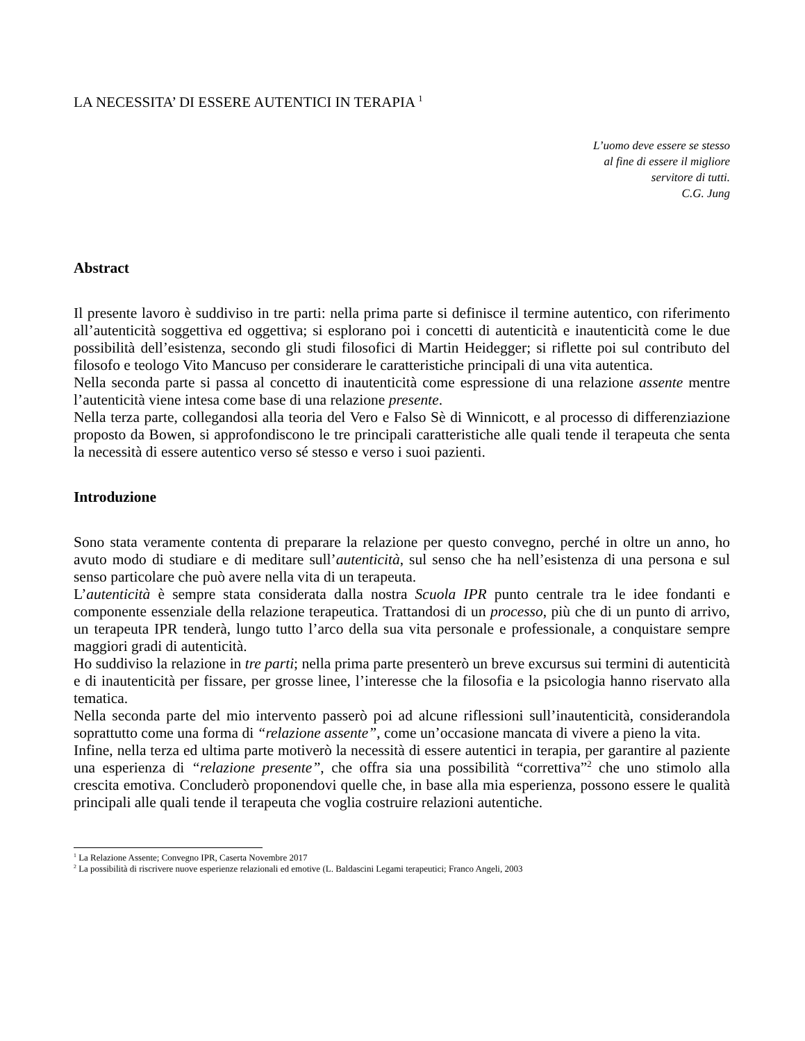LA NECESSITA’ DI ESSERE AUTENTICI IN TERAPIA <sup>1</sup>
L’uomo deve essere se stesso
al fine di essere il migliore
servitore di tutti.
C.G. Jung
Abstract
Il presente lavoro è suddiviso in tre parti: nella prima parte si definisce il termine autentico, con riferimento all’autenticità soggettiva ed oggettiva; si esplorano poi i concetti di autenticità e inautenticità come le due possibilità dell’esistenza, secondo gli studi filosofici di Martin Heidegger; si riflette poi sul contributo del filosofo e teologo Vito Mancuso per considerare le caratteristiche principali di una vita autentica.
Nella seconda parte si passa al concetto di inautenticità come espressione di una relazione assente mentre l’autenticità viene intesa come base di una relazione presente.
Nella terza parte, collegandosi alla teoria del Vero e Falso Sè di Winnicott, e al processo di differenziazione proposto da Bowen, si approfondiscono le tre principali caratteristiche alle quali tende il terapeuta che senta la necessità di essere autentico verso sé stesso e verso i suoi pazienti.
Introduzione
Sono stata veramente contenta di preparare la relazione per questo convegno, perché in oltre un anno, ho avuto modo di studiare e di meditare sull’autenticità, sul senso che ha nell’esistenza di una persona e sul senso particolare che può avere nella vita di un terapeuta.
L’autenticità è sempre stata considerata dalla nostra Scuola IPR punto centrale tra le idee fondanti e componente essenziale della relazione terapeutica. Trattandosi di un processo, più che di un punto di arrivo, un terapeuta IPR tenderà, lungo tutto l’arco della sua vita personale e professionale, a conquistare sempre maggiori gradi di autenticità.
Ho suddiviso la relazione in tre parti; nella prima parte presenterò un breve excursus sui termini di autenticità e di inautenticità per fissare, per grosse linee, l’interesse che la filosofia e la psicologia hanno riservato alla tematica.
Nella seconda parte del mio intervento passerò poi ad alcune riflessioni sull’inautenticità, considerandola soprattutto come una forma di “relazione assente”, come un’occasione mancata di vivere a pieno la vita.
Infine, nella terza ed ultima parte motiverò la necessità di essere autentici in terapia, per garantire al paziente una esperienza di “relazione presente”, che offra sia una possibilità “correttiva”<sup>2</sup> che uno stimolo alla crescita emotiva. Concluderò proponendovi quelle che, in base alla mia esperienza, possono essere le qualità principali alle quali tende il terapeuta che voglia costruire relazioni autentiche.
<sup>1</sup> La Relazione Assente; Convegno IPR, Caserta Novembre 2017
<sup>2</sup> La possibilità di riscrivere nuove esperienze relazionali ed emotive (L. Baldascini Legami terapeutici; Franco Angeli, 2003